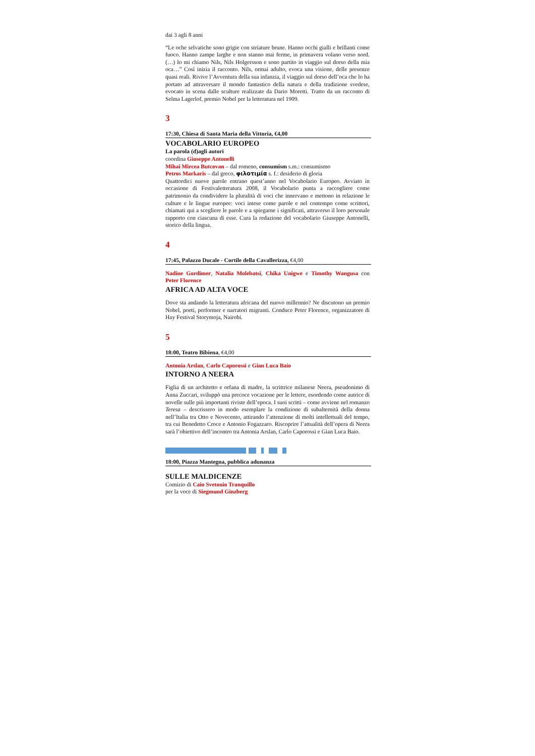dai 3 agli 8 anni
“Le oche selvatiche sono grigie con striature brune. Hanno occhi gialli e brillanti come fuoco. Hanno zampe larghe e non stanno mai ferme, in primavera volano verso nord. (…) Io mi chiamo Nils, Nils Holgersson e sono partito in viaggio sul dorso della mia oca…” Così inizia il racconto. Nils, ormai adulto, evoca una visione, delle presenze quasi reali. Rivive l’Avventura della sua infanzia, il viaggio sul dorso dell’oca che lo ha portato ad attraversare il mondo fantastico della natura e della tradizione svedese, evocato in scena dalle sculture realizzate da Dario Moretti. Tratto da un racconto di Selma Lagerlof, premio Nobel per la letteratura nel 1909.
3
17:30, Chiesa di Santa Maria della Vittoria, €4,00
VOCABOLARIO EUROPEO
La parola (d)agli autori
coordina Giuseppe Antonelli
Mihai Mircea Butcovan – dal romeno, consumism s.m.: consumismo
Petros Markaris – dal greco, φιλοτιμία s. f.: desiderio di gloria
Quattordici nuove parole entrano quest’anno nel Vocabolario Europeo. Avviato in occasione di Festivaletteratura 2008, il Vocabolario punta a raccogliere come patrimonio da condividere la pluralità di voci che innervano e mettono in relazione le culture e le lingue europee: voci intese come parole e nel contempo come scrittori, chiamati qui a scegliere le parole e a spiegarne i significati, attraverso il loro personale rapporto con ciascuna di esse. Cura la redazione del vocabolario Giuseppe Antonelli, storico della lingua.
4
17:45, Palazzo Ducale - Cortile della Cavallerizza, €4,00
Nadine Gordimer, Natalia Molebatsi, Chika Unigwe e Timothy Wangusa con Peter Florence
AFRICA AD ALTA VOCE
Dove sta andando la letteratura africana del nuovo millennio? Ne discutono un premio Nobel, poeti, performer e narratori migranti. Conduce Peter Florence, organizzatore di Hay Festival Storymoja, Nairobi.
5
18:00, Teatro Bibiena, €4,00
Antonia Arslan, Carlo Caporossi e Gian Luca Baio
INTORNO A NEERA
Figlia di un architetto e orfana di madre, la scrittrice milanese Neera, pseudonimo di Anna Zuccari, sviluppò una precoce vocazione per le lettere, esordendo come autrice di novelle sulle più importanti riviste dell’epoca. I suoi scritti – come avviene nel romanzo Teresa – descrissero in modo esemplare la condizione di subalternità della donna nell’Italia tra Otto e Novecento, attirando l’attenzione di molti intellettuali del tempo, tra cui Benedetto Croce e Antonio Fogazzaro. Riscoprire l’attualità dell’opera di Neera sarà l’obiettivo dell’incontro tra Antonia Arslan, Carlo Caporossi e Gian Luca Baio.
18:00, Piazza Mantegna, pubblica adunanza
SULLE MALDICENZE
Comizio di Caio Svetonio Tranquillo
per la voce di Siegmund Ginzberg